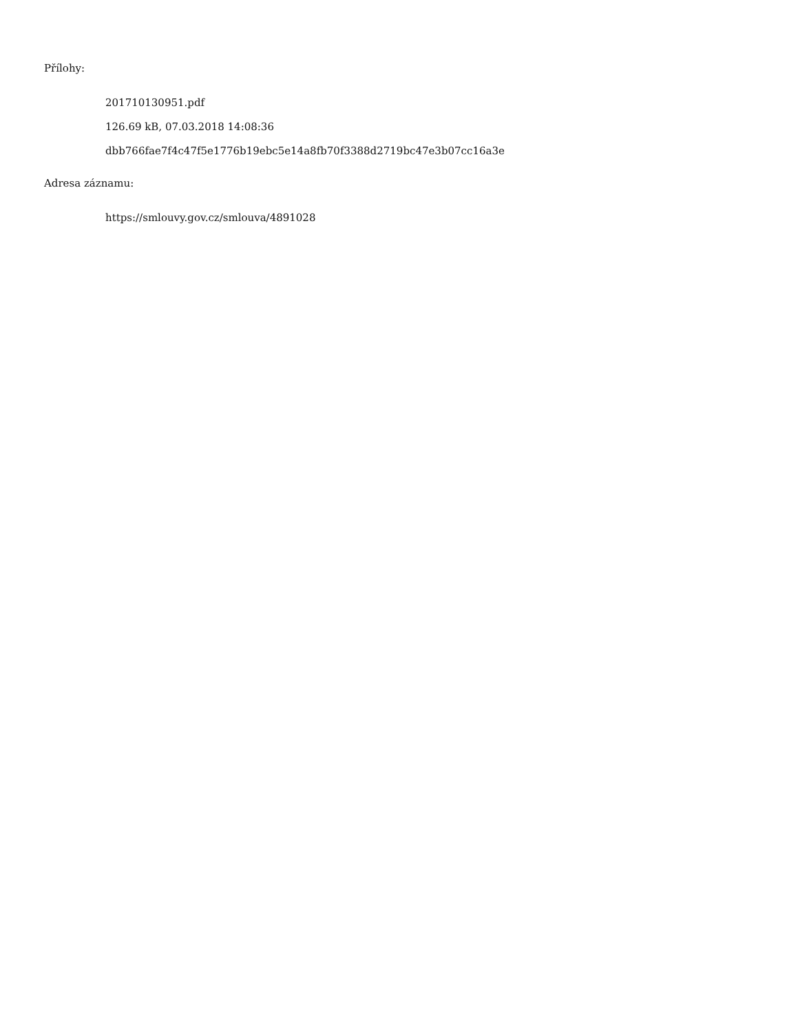Přílohy:
201710130951.pdf
126.69 kB, 07.03.2018 14:08:36
dbb766fae7f4c47f5e1776b19ebc5e14a8fb70f3388d2719bc47e3b07cc16a3e
Adresa záznamu:
https://smlouvy.gov.cz/smlouva/4891028